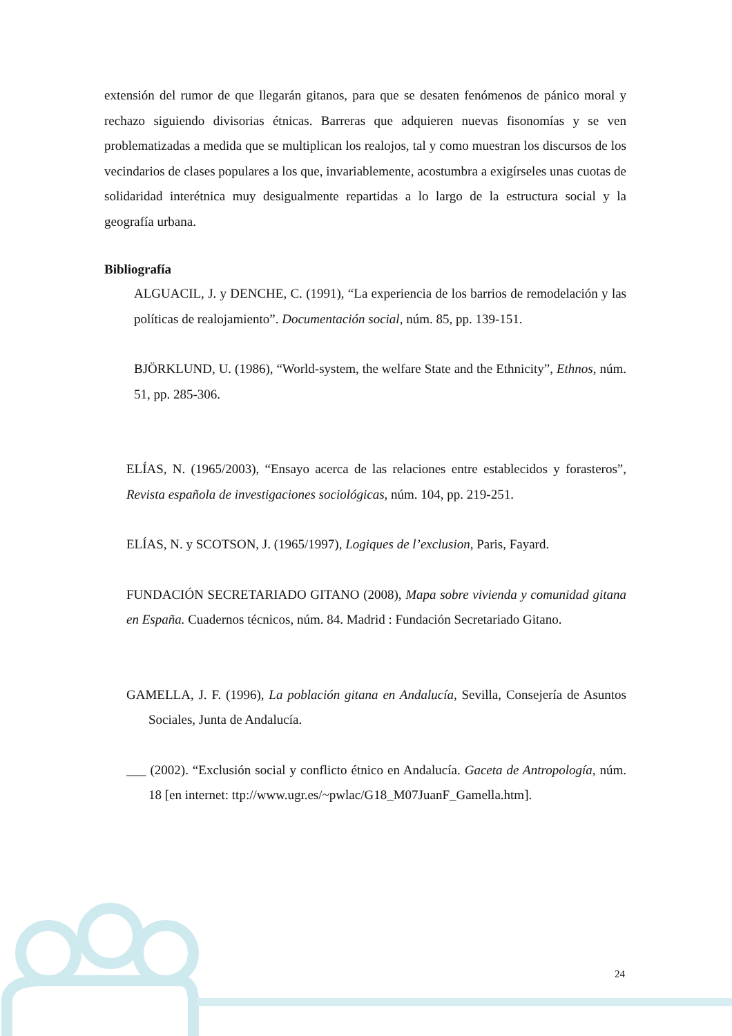extensión del rumor de que llegarán gitanos, para que se desaten fenómenos de pánico moral y rechazo siguiendo divisorias étnicas. Barreras que adquieren nuevas fisonomías y se ven problematizadas a medida que se multiplican los realojos, tal y como muestran los discursos de los vecindarios de clases populares a los que, invariablemente, acostumbra a exigírseles unas cuotas de solidaridad interétnica muy desigualmente repartidas a lo largo de la estructura social y la geografía urbana.
Bibliografía
ALGUACIL, J. y DENCHE, C. (1991), “La experiencia de los barrios de remodelación y las políticas de realojamiento”. Documentación social, núm. 85, pp. 139-151.
BJÖRKLUND, U. (1986), “World-system, the welfare State and the Ethnicity”, Ethnos, núm. 51, pp. 285-306.
ELÍAS, N. (1965/2003), “Ensayo acerca de las relaciones entre establecidos y forasteros”, Revista española de investigaciones sociológicas, núm. 104, pp. 219-251.
ELÍAS, N. y SCOTSON, J. (1965/1997), Logiques de l’exclusion, Paris, Fayard.
FUNDACIÓN SECRETARIADO GITANO (2008), Mapa sobre vivienda y comunidad gitana en España. Cuadernos técnicos, núm. 84. Madrid : Fundación Secretariado Gitano.
GAMELLA, J. F. (1996), La población gitana en Andalucía, Sevilla, Consejería de Asuntos Sociales, Junta de Andalucía.
___ (2002). “Exclusión social y conflicto étnico en Andalucía. Gaceta de Antropología, núm. 18 [en internet: ttp://www.ugr.es/~pwlac/G18_M07JuanF_Gamella.htm].
24